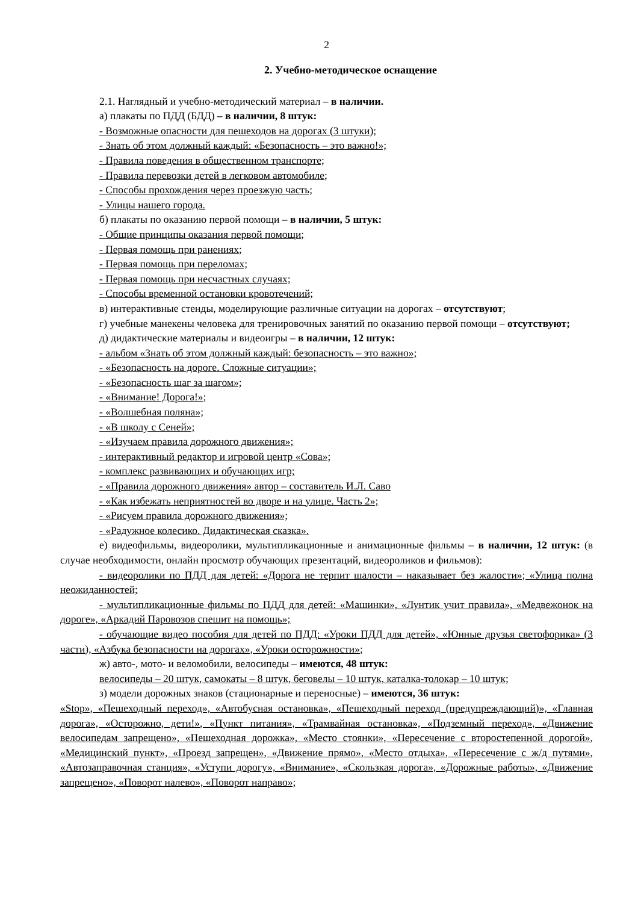2
2. Учебно-методическое оснащение
2.1. Наглядный и учебно-методический материал – в наличии.
а) плакаты по ПДД (БДД) – в наличии, 8 штук:
- Возможные опасности для пешеходов на дорогах (3 штуки);
- Знать об этом должный каждый: «Безопасность – это важно!»;
- Правила поведения в общественном транспорте;
- Правила перевозки детей в легковом автомобиле;
- Способы прохождения через проезжую часть;
- Улицы нашего города.
б) плакаты по оказанию первой помощи – в наличии, 5 штук:
- Общие принципы оказания первой помощи;
- Первая помощь при ранениях;
- Первая помощь при переломах;
- Первая помощь при несчастных случаях;
- Способы временной остановки кровотечений;
в) интерактивные стенды, моделирующие различные ситуации на дорогах – отсутствуют;
г) учебные манекены человека для тренировочных занятий по оказанию первой помощи – отсутствуют;
д) дидактические материалы и видеоигры – в наличии, 12 штук:
- альбом «Знать об этом должный каждый: безопасность – это важно»;
- «Безопасность на дороге. Сложные ситуации»;
- «Безопасность шаг за шагом»;
- «Внимание! Дорога!»;
- «Волшебная поляна»;
- «В школу с Сеней»;
- «Изучаем правила дорожного движения»;
- интерактивный редактор и игровой центр «Сова»;
- комплекс развивающих и обучающих игр;
- «Правила дорожного движения» автор – составитель И.Л. Саво
- «Как избежать неприятностей во дворе и на улице. Часть 2»;
- «Рисуем правила дорожного движения»;
- «Радужное колесико. Дидактическая сказка».
е) видеофильмы, видеоролики, мультипликационные и анимационные фильмы – в наличии, 12 штук: (в случае необходимости, онлайн просмотр обучающих презентаций, видеороликов и фильмов):
- видеоролики по ПДД для детей: «Дорога не терпит шалости – наказывает без жалости»; «Улица полна неожиданностей;
- мультипликационные фильмы по ПДД для детей: «Машинки», «Лунтик учит правила», «Медвежонок на дороге», «Аркадий Паровозов спешит на помощь»;
- обучающие видео пособия для детей по ПДД: «Уроки ПДД для детей», «Юнные друзья светофорика» (3 части), «Азбука безопасности на дорогах», «Уроки осторожности»;
ж) авто-, мото- и веломобили, велосипеды – имеются, 48 штук:
велосипеды – 20 штук, самокаты – 8 штук, беговелы – 10 штук, каталка-толокар – 10 штук;
з) модели дорожных знаков (стационарные и переносные) – имеются, 36 штук:
«Stop», «Пешеходный переход», «Автобусная остановка», «Пешеходный переход (предупреждающий)», «Главная дорога», «Осторожно, дети!», «Пункт питания», «Трамвайная остановка», «Подземный переход», «Движение велосипедам запрещено», «Пешеходная дорожка», «Место стоянки», «Пересечение с второстепенной дорогой», «Медицинский пункт», «Проезд запрещен», «Движение прямо», «Место отдыха», «Пересечение с ж/д путями», «Автозаправочная станция», «Уступи дорогу», «Внимание», «Скользкая дорога», «Дорожные работы», «Движение запрещено», «Поворот налево», «Поворот направо»;